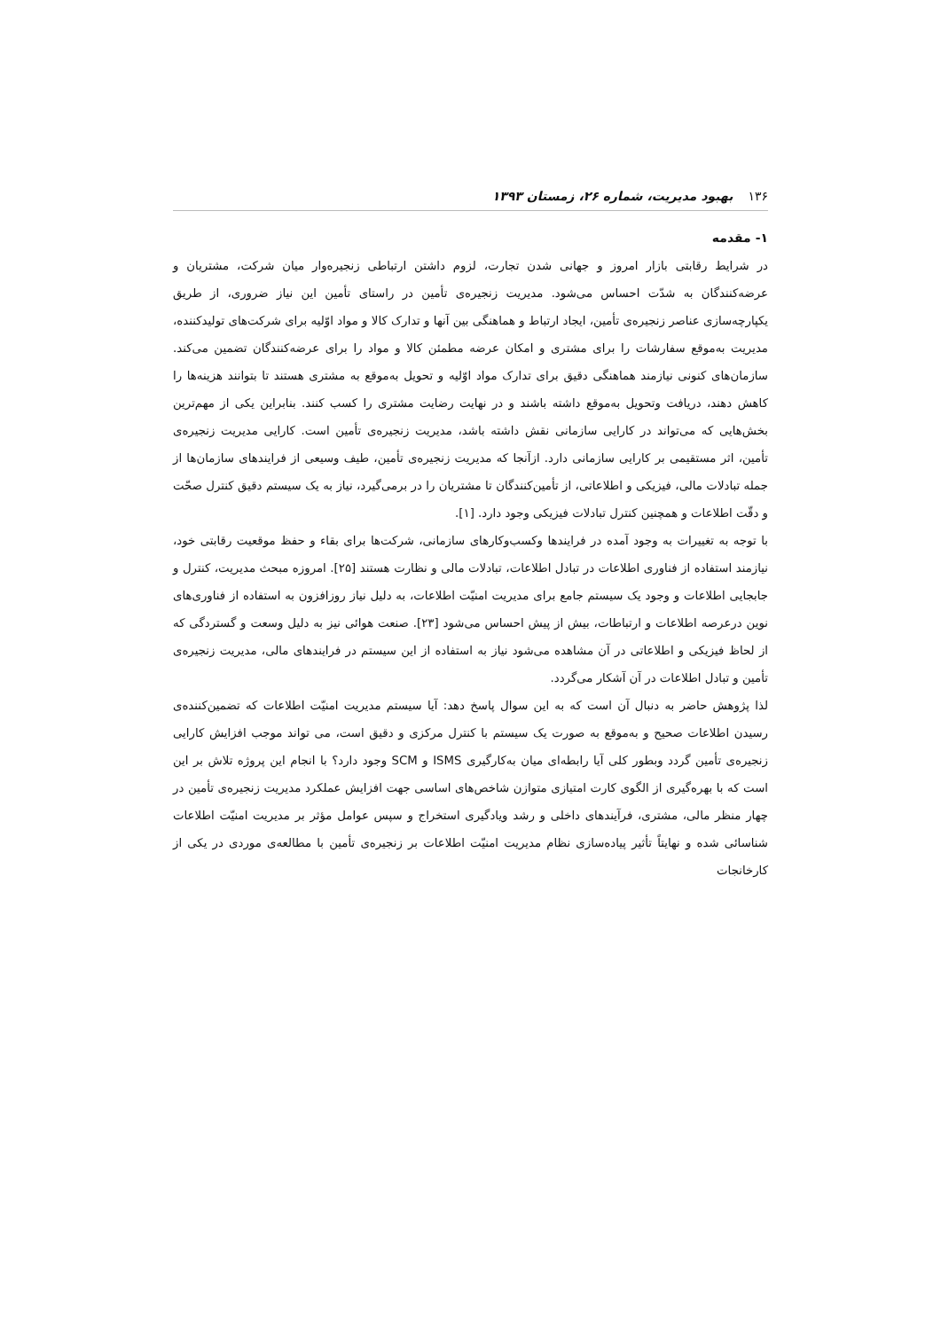۱۳۶ بهبود مدیریت، شماره ۲۶، زمستان ۱۳۹۳
۱- مقدمه
در شرایط رقابتی بازار امروز و جهانی شدن تجارت، لزوم داشتن ارتباطی زنجیره‌وار میان شرکت، مشتریان و عرضه‌کنندگان به شدّت احساس می‌شود. مدیریت زنجیره‌ی تأمین در راستای تأمین این نیاز ضروری، از طریق یکپارچه‌سازی عناصر زنجیره‌ی تأمین، ایجاد ارتباط و هماهنگی بین آنها و تدارک کالا و مواد اوّلیه برای شرکت‌های تولیدکننده، مدیریت به‌موقع سفارشات را برای مشتری و امکان عرضه مطمئن کالا و مواد را برای عرضه‌کنندگان تضمین می‌کند. سازمان‌های کنونی نیازمند هماهنگی دقیق برای تدارک مواد اوّلیه و تحویل به‌موقع به مشتری هستند تا بتوانند هزینه‌ها را کاهش دهند، دریافت وتحویل به‌موقع داشته باشند و در نهایت رضایت مشتری را کسب کنند. بنابراین یکی از مهم‌ترین بخش‌هایی که می‌تواند در کارایی سازمانی نقش داشته باشد، مدیریت زنجیره‌ی تأمین است. کارایی مدیریت زنجیره‌ی تأمین، اثر مستقیمی بر کارایی سازمانی دارد. ازآنجا که مدیریت زنجیره‌ی تأمین، طیف وسیعی از فرایندهای سازمان‌ها از جمله تبادلات مالی، فیزیکی و اطلاعاتی، از تأمین‌کنندگان تا مشتریان را در برمی‌گیرد، نیاز به یک سیستم دقیق کنترل صحّت و دقّت اطلاعات و همچنین کنترل تبادلات فیزیکی وجود دارد. [۱].
با توجه به تغییرات به وجود آمده در فرایندها وکسب‌وکارهای سازمانی، شرکت‌ها برای بقاء و حفظ موقعیت رقابتی خود، نیازمند استفاده از فناوری اطلاعات در تبادل اطلاعات، تبادلات مالی و نظارت هستند [۲۵]. امروزه مبحث مدیریت، کنترل و جابجایی اطلاعات و وجود یک سیستم جامع برای مدیریت امنیّت اطلاعات، به دلیل نیاز روزافزون به استفاده از فناوری‌های نوین درعرصه اطلاعات و ارتباطات، بیش از پیش احساس می‌شود [۲۳]. صنعت هوائی نیز به دلیل وسعت و گستردگی که از لحاظ فیزیکی و اطلاعاتی در آن مشاهده می‌شود نیاز به استفاده از این سیستم در فرایندهای مالی، مدیریت زنجیره‌ی تأمین و تبادل اطلاعات در آن آشکار می‌گردد.
لذا پژوهش حاضر به دنبال آن است که به این سوال پاسخ دهد: آیا سیستم مدیریت امنیّت اطلاعات که تضمین‌کننده‌ی رسیدن اطلاعات صحیح و به‌موقع به صورت یک سیستم با کنترل مرکزی و دقیق است، می تواند موجب افزایش کارایی زنجیره‌ی تأمین گردد وبطور کلی آیا رابطه‌ای میان به‌کارگیری ISMS و SCM وجود دارد؟ با انجام این پروژه تلاش بر این است که با بهره‌گیری از الگوی کارت امتیازی متوازن شاخص‌های اساسی جهت افزایش عملکرد مدیریت زنجیره‌ی تأمین در چهار منظر مالی، مشتری، فرآیندهای داخلی و رشد ویادگیری استخراج و سپس عوامل مؤثر بر مدیریت امنیّت اطلاعات شناسائی شده و نهایتاً تأثیر پیاده‌سازی نظام مدیریت امنیّت اطلاعات بر زنجیره‌ی تأمین با مطالعه‌ی موردی در یکی از کارخانجات